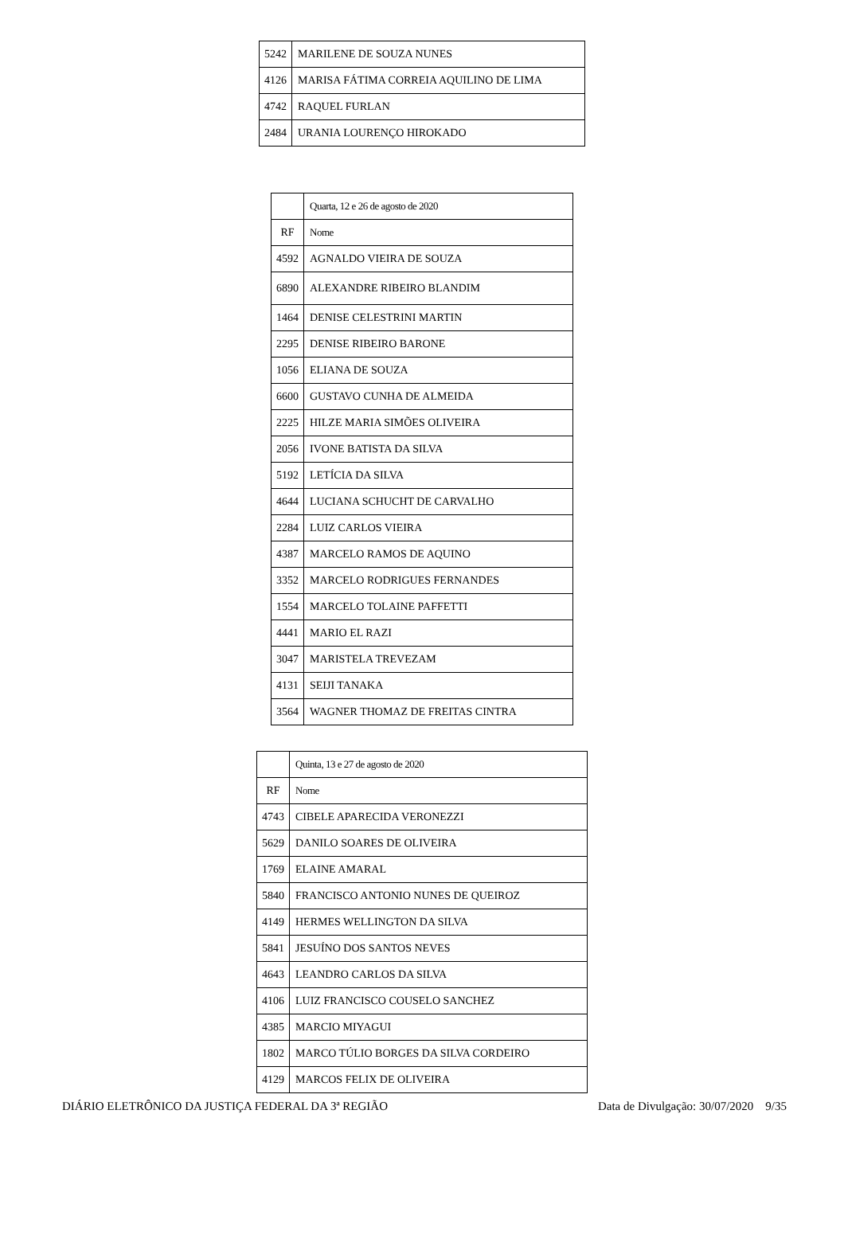| 5242 | MARILENE DE SOUZA NUNES |
| 4126 | MARISA FÁTIMA CORREIA AQUILINO DE LIMA |
| 4742 | RAQUEL FURLAN |
| 2484 | URANIA LOURENÇO HIROKADO |
| | Quarta, 12 e 26 de agosto de 2020 |
| RF | Nome |
| 4592 | AGNALDO VIEIRA DE SOUZA |
| 6890 | ALEXANDRE RIBEIRO BLANDIM |
| 1464 | DENISE CELESTRINI MARTIN |
| 2295 | DENISE RIBEIRO BARONE |
| 1056 | ELIANA DE SOUZA |
| 6600 | GUSTAVO CUNHA DE ALMEIDA |
| 2225 | HILZE MARIA SIMÕES OLIVEIRA |
| 2056 | IVONE BATISTA DA SILVA |
| 5192 | LETÍCIA DA SILVA |
| 4644 | LUCIANA SCHUCHT DE CARVALHO |
| 2284 | LUIZ CARLOS VIEIRA |
| 4387 | MARCELO RAMOS DE AQUINO |
| 3352 | MARCELO RODRIGUES FERNANDES |
| 1554 | MARCELO TOLAINE PAFFETTI |
| 4441 | MARIO EL RAZI |
| 3047 | MARISTELA TREVEZAM |
| 4131 | SEIJI TANAKA |
| 3564 | WAGNER THOMAZ DE FREITAS CINTRA |
| | Quinta, 13 e 27 de agosto de 2020 |
| RF | Nome |
| 4743 | CIBELE APARECIDA VERONEZZI |
| 5629 | DANILO SOARES DE OLIVEIRA |
| 1769 | ELAINE AMARAL |
| 5840 | FRANCISCO ANTONIO NUNES DE QUEIROZ |
| 4149 | HERMES WELLINGTON DA SILVA |
| 5841 | JESUÍNO DOS SANTOS NEVES |
| 4643 | LEANDRO CARLOS DA SILVA |
| 4106 | LUIZ FRANCISCO COUSELO SANCHEZ |
| 4385 | MARCIO MIYAGUI |
| 1802 | MARCO TÚLIO BORGES DA SILVA CORDEIRO |
| 4129 | MARCOS FELIX DE OLIVEIRA |
DIÁRIO ELETRÔNICO DA JUSTIÇA FEDERAL DA 3ª REGIÃO Data de Divulgação: 30/07/2020 9/35